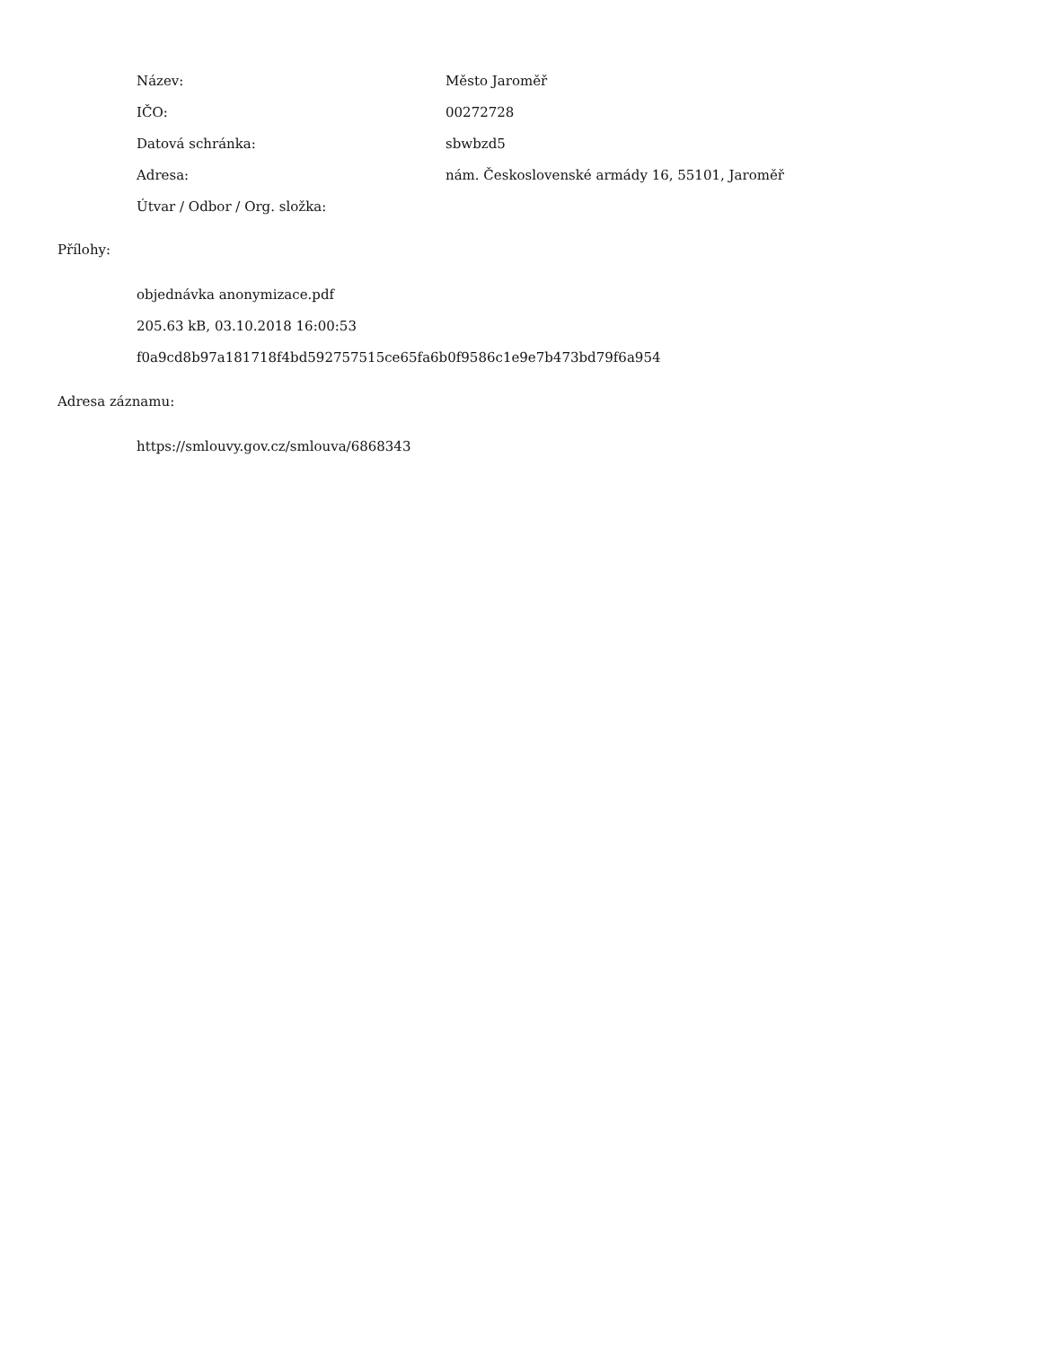| Název: | Město Jaroměř |
| IČO: | 00272728 |
| Datová schránka: | sbwbzd5 |
| Adresa: | nám. Československé armády 16, 55101, Jaroměř |
| Útvar / Odbor / Org. složka: | |
Přílohy:
objednávka anonymizace.pdf
205.63 kB, 03.10.2018 16:00:53
f0a9cd8b97a181718f4bd592757515ce65fa6b0f9586c1e9e7b473bd79f6a954
Adresa záznamu:
https://smlouvy.gov.cz/smlouva/6868343